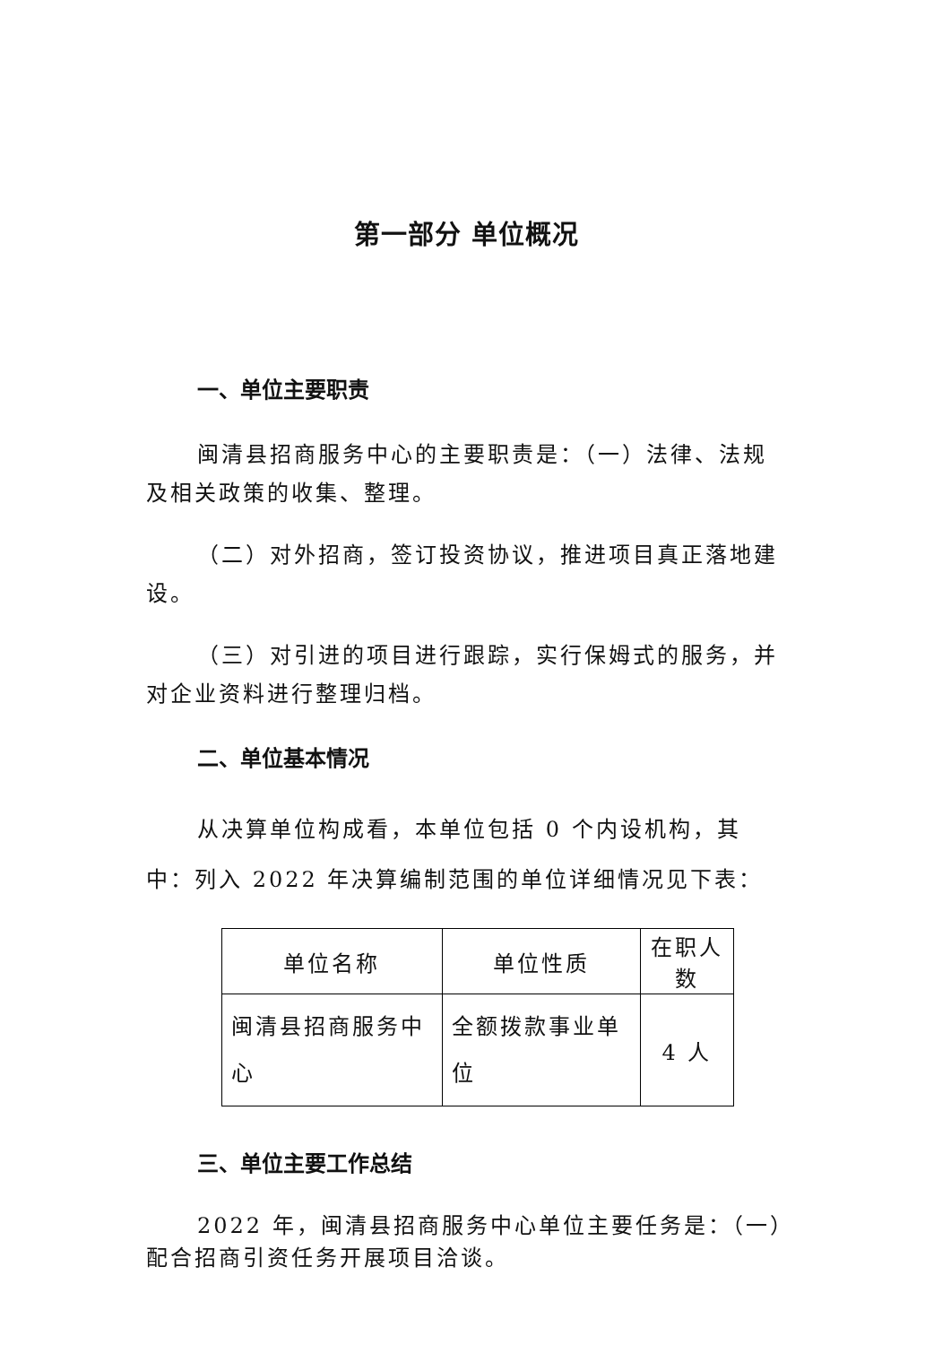第一部分 单位概况
一、单位主要职责
闽清县招商服务中心的主要职责是：（一）法律、法规及相关政策的收集、整理。
（二）对外招商，签订投资协议，推进项目真正落地建设。
（三）对引进的项目进行跟踪，实行保姆式的服务，并对企业资料进行整理归档。
二、单位基本情况
从决算单位构成看，本单位包括 0 个内设机构，其中：列入 2022 年决算编制范围的单位详细情况见下表：
| 单位名称 | 单位性质 | 在职人数 |
| --- | --- | --- |
| 闽清县招商服务中心 | 全额拨款事业单位 | 4 人 |
三、单位主要工作总结
2022 年，闽清县招商服务中心单位主要任务是：（一）配合招商引资任务开展项目洽谈。